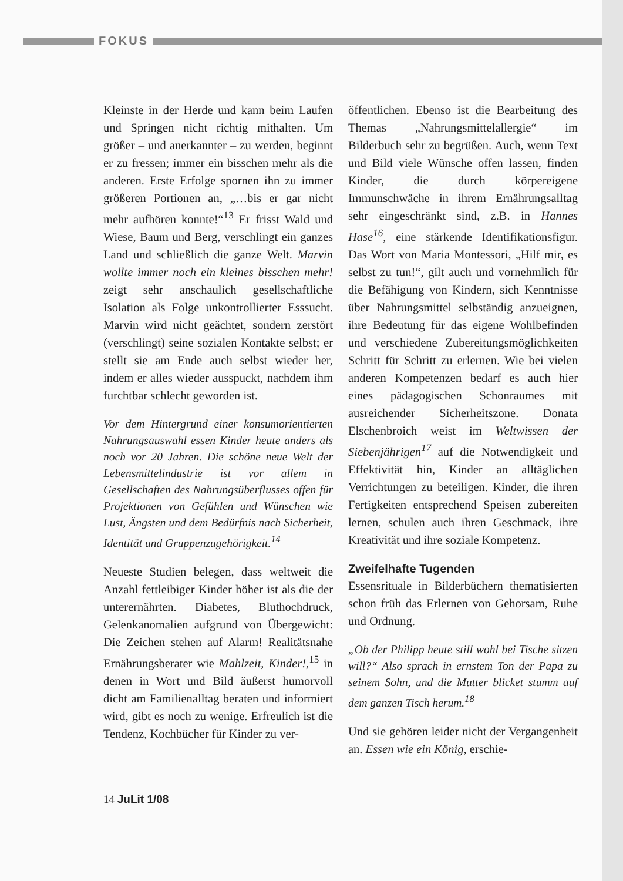FOKUS
Kleinste in der Herde und kann beim Laufen und Springen nicht richtig mithalten. Um größer – und anerkannter – zu werden, beginnt er zu fressen; immer ein bisschen mehr als die anderen. Erste Erfolge spornen ihn zu immer größeren Portionen an, „…bis er gar nicht mehr aufhören konnte!“<sup>13</sup> Er frisst Wald und Wiese, Baum und Berg, verschlingt ein ganzes Land und schließlich die ganze Welt. Marvin wollte immer noch ein kleines bisschen mehr! zeigt sehr anschaulich gesellschaftliche Isolation als Folge unkontrollierter Esssucht. Marvin wird nicht geächtet, sondern zerstört (verschlingt) seine sozialen Kontakte selbst; er stellt sie am Ende auch selbst wieder her, indem er alles wieder ausspuckt, nachdem ihm furchtbar schlecht geworden ist.
Vor dem Hintergrund einer konsumorientierten Nahrungsauswahl essen Kinder heute anders als noch vor 20 Jahren. Die schöne neue Welt der Lebensmittelindustrie ist vor allem in Gesellschaften des Nahrungsüberflusses offen für Projektionen von Gefühlen und Wünschen wie Lust, Ängsten und dem Bedürfnis nach Sicherheit, Identität und Gruppenzugehörigkeit.<sup>14</sup>
Neueste Studien belegen, dass weltweit die Anzahl fettleibiger Kinder höher ist als die der unterernährten. Diabetes, Bluthochdruck, Gelenkanomalien aufgrund von Übergewicht: Die Zeichen stehen auf Alarm! Realitätsnahe Ernährungsberater wie Mahlzeit, Kinder!,<sup>15</sup> in denen in Wort und Bild äußerst humorvoll dicht am Familienalltag beraten und informiert wird, gibt es noch zu wenige. Erfreulich ist die Tendenz, Kochbücher für Kinder zu ver-
öffentlichen. Ebenso ist die Bearbeitung des Themas „Nahrungsmittelallergie“ im Bilderbuch sehr zu begrüßen. Auch, wenn Text und Bild viele Wünsche offen lassen, finden Kinder, die durch körpereigene Immunschwäche in ihrem Ernährungsalltag sehr eingeschränkt sind, z.B. in Hannes Hase<sup>16</sup>, eine stärkende Identifikationsfigur. Das Wort von Maria Montessori, „Hilf mir, es selbst zu tun!“, gilt auch und vornehmlich für die Befähigung von Kindern, sich Kenntnisse über Nahrungsmittel selbständig anzueignen, ihre Bedeutung für das eigene Wohlbefinden und verschiedene Zubereitungsmöglichkeiten Schritt für Schritt zu erlernen. Wie bei vielen anderen Kompetenzen bedarf es auch hier eines pädagogischen Schonraumes mit ausreichender Sicherheitszone. Donata Elschenbroich weist im Weltwissen der Siebenjährigen<sup>17</sup> auf die Notwendigkeit und Effektivität hin, Kinder an alltäglichen Verrichtungen zu beteiligen. Kinder, die ihren Fertigkeiten entsprechend Speisen zubereiten lernen, schulen auch ihren Geschmack, ihre Kreativität und ihre soziale Kompetenz.
Zweifelhafte Tugenden
Essensrituale in Bilderbüchern thematisierten schon früh das Erlernen von Gehorsam, Ruhe und Ordnung.
„Ob der Philipp heute still wohl bei Tische sitzen will?“ Also sprach in ernstem Ton der Papa zu seinem Sohn, und die Mutter blicket stumm auf dem ganzen Tisch herum.<sup>18</sup>
Und sie gehören leider nicht der Vergangenheit an. Essen wie ein König, erschie-
14 JuLit 1/08